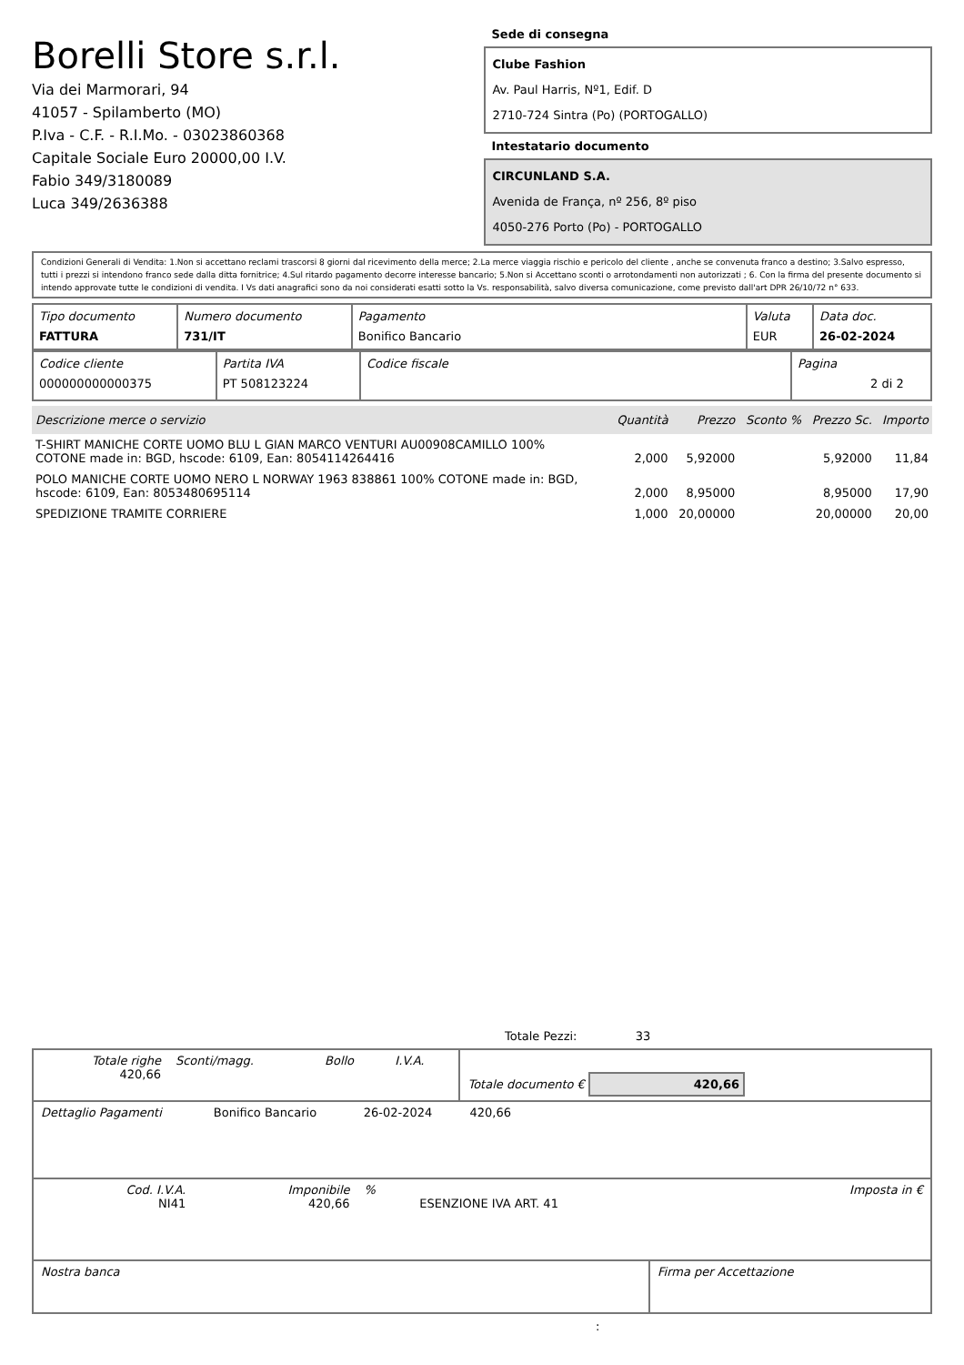Borelli Store s.r.l.
Via dei Marmorari, 94
41057 - Spilamberto (MO)
P.Iva - C.F. - R.I.Mo. - 03023860368
Capitale Sociale Euro 20000,00 I.V.
Fabio 349/3180089
Luca 349/2636388
Sede di consegna
Clube Fashion
Av. Paul Harris, Nº1, Edif. D
2710-724 Sintra (Po) (PORTOGALLO)
Intestatario documento
CIRCUNLAND S.A.
Avenida de França, nº 256, 8º piso
4050-276 Porto (Po) - PORTOGALLO
Condizioni Generali di Vendita: 1.Non si accettano reclami trascorsi 8 giorni dal ricevimento della merce; 2.La merce viaggia rischio e pericolo del cliente , anche se convenuta franco a destino; 3.Salvo espresso, tutti i prezzi si intendono franco sede dalla ditta fornitrice; 4.Sul ritardo pagamento decorre interesse bancario; 5.Non si Accettano sconti o arrotondamenti non autorizzati ; 6. Con la firma del presente documento si intendo approvate tutte le condizioni di vendita. I Vs dati anagrafici sono da noi considerati esatti sotto la Vs. responsabilità, salvo diversa comunicazione, come previsto dall'art DPR 26/10/72 n° 633.
| Tipo documento FATTURA | Numero documento 731/IT | Pagamento Bonifico Bancario | Valuta EUR | Data doc. 26-02-2024 |
| Codice cliente 000000000000375 | Partita IVA PT 508123224 | Codice fiscale | Pagina 2 di 2 |
| Descrizione merce o servizio | Quantità | Prezzo | Sconto % | Prezzo Sc. | Importo |
| --- | --- | --- | --- | --- | --- |
| T-SHIRT MANICHE CORTE UOMO BLU L GIAN MARCO VENTURI AU00908CAMILLO 100% COTONE made in: BGD, hscode: 6109, Ean: 8054114264416 | 2,000 | 5,92000 | | 5,92000 | 11,84 |
| POLO MANICHE CORTE UOMO NERO L NORWAY 1963 838861 100% COTONE made in: BGD, hscode: 6109, Ean: 8053480695114 | 2,000 | 8,95000 | | 8,95000 | 17,90 |
| SPEDIZIONE TRAMITE CORRIERE | 1,000 | 20,00000 | | 20,00000 | 20,00 |
Totale Pezzi: 33
| Totale righe 420,66 | Sconti/magg. | Bollo | I.V.A. | Totale documento € 420,66 |
| Dettaglio Pagamenti | Bonifico Bancario | 26-02-2024 | 420,66 | |
| Cod. I.V.A. NI41 | Imponibile 420,66 | % | ESENZIONE IVA ART. 41 | Imposta in € |
| Nostra banca | Firma per Accettazione |
: